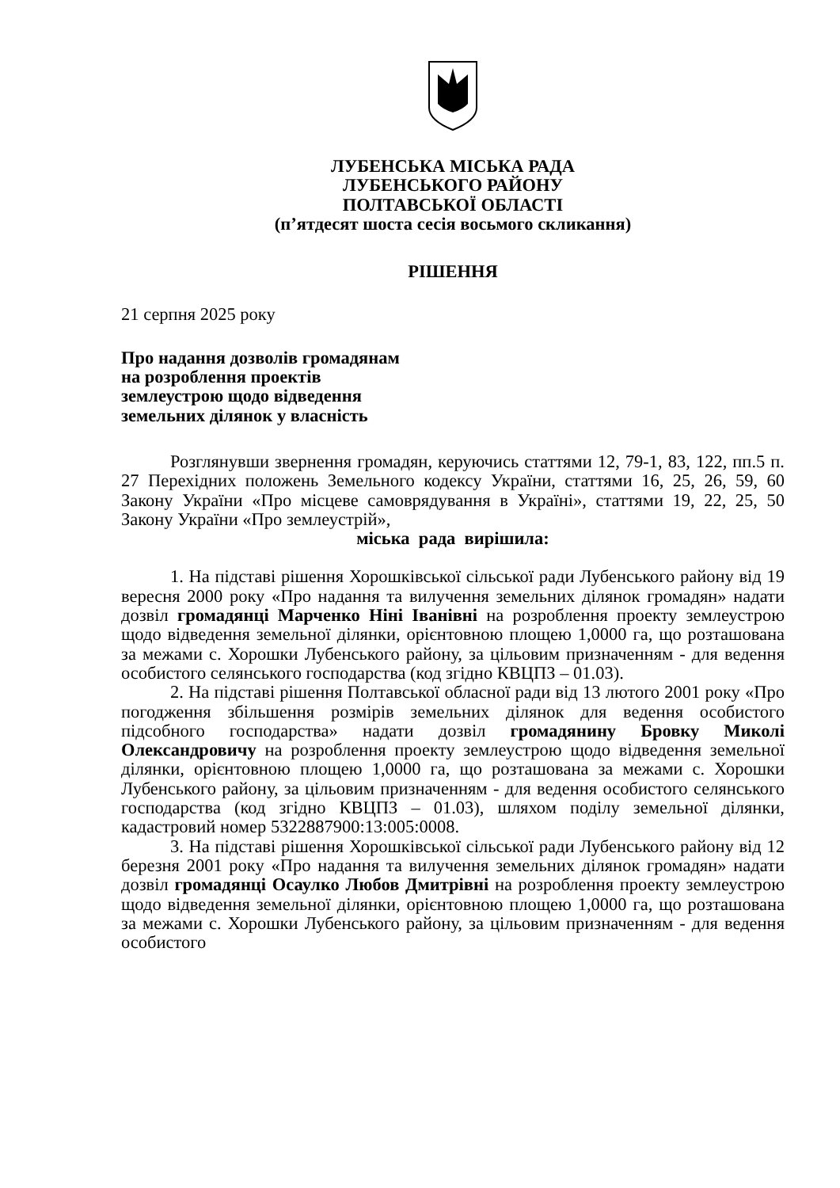ЛУБЕНСЬКА МІСЬКА РАДА
ЛУБЕНСЬКОГО РАЙОНУ
ПОЛТАВСЬКОЇ ОБЛАСТІ
(п’ятдесят шоста сесія восьмого скликання)
РІШЕННЯ
21 серпня 2025 року
Про надання дозволів громадянам
на розроблення проектів
землеустрою щодо відведення
земельних ділянок у власність
Розглянувши звернення громадян, керуючись статтями 12, 79-1, 83, 122, пп.5 п. 27 Перехідних положень Земельного кодексу України, статтями 16, 25, 26, 59, 60 Закону України «Про місцеве самоврядування в Україні», статтями 19, 22, 25, 50 Закону України «Про землеустрій»,
міська рада вирішила:
1. На підставі рішення Хорошківської сільської ради Лубенського району від 19 вересня 2000 року «Про надання та вилучення земельних ділянок громадян» надати дозвіл громадянці Марченко Ніні Іванівні на розроблення проекту землеустрою щодо відведення земельної ділянки, орієнтовною площею 1,0000 га, що розташована за межами с. Хорошки Лубенського району, за цільовим призначенням - для ведення особистого селянського господарства (код згідно КВЦПЗ – 01.03).
2. На підставі рішення Полтавської обласної ради від 13 лютого 2001 року «Про погодження збільшення розмірів земельних ділянок для ведення особистого підсобного господарства» надати дозвіл громадянину Бровку Миколі Олександровичу на розроблення проекту землеустрою щодо відведення земельної ділянки, орієнтовною площею 1,0000 га, що розташована за межами с. Хорошки Лубенського району, за цільовим призначенням - для ведення особистого селянського господарства (код згідно КВЦПЗ – 01.03), шляхом поділу земельної ділянки, кадастровий номер 5322887900:13:005:0008.
3. На підставі рішення Хорошківської сільської ради Лубенського району від 12 березня 2001 року «Про надання та вилучення земельних ділянок громадян» надати дозвіл громадянці Осаулко Любов Дмитрівні на розроблення проекту землеустрою щодо відведення земельної ділянки, орієнтовною площею 1,0000 га, що розташована за межами с. Хорошки Лубенського району, за цільовим призначенням - для ведення особистого